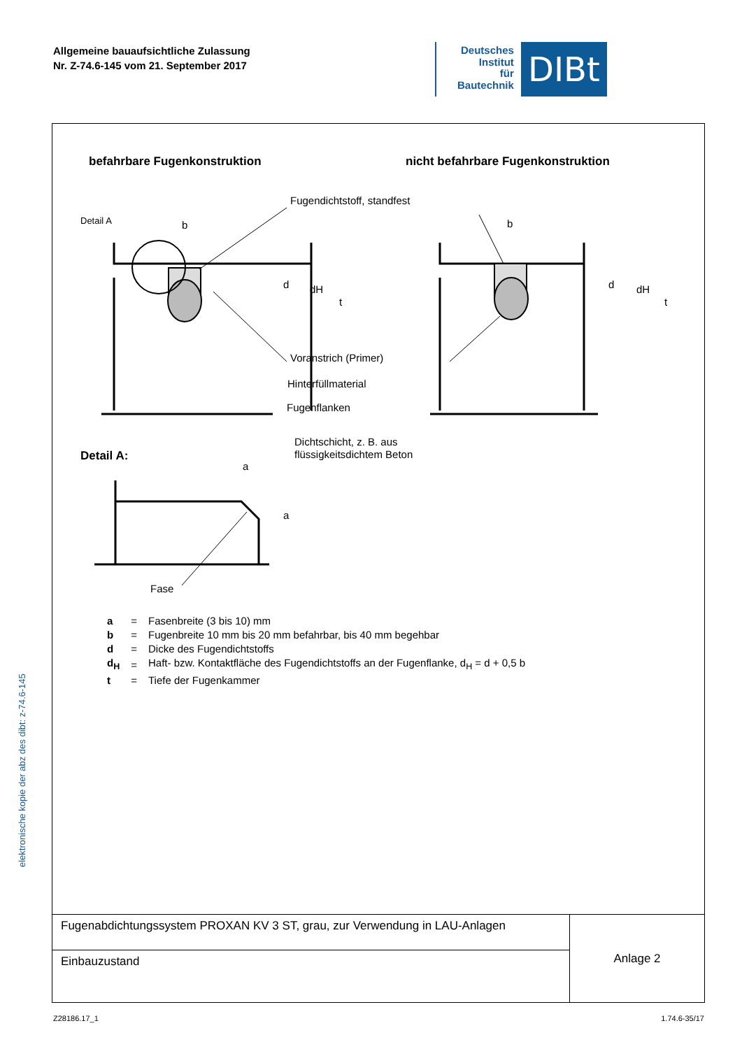Allgemeine bauaufsichtliche Zulassung
Nr. Z-74.6-145 vom 21. September 2017
Deutsches
Institut
für
Bautechnik
DIBt
elektronische kopie der abz des dibt: z-74.6-145
befahrbare Fugenkonstruktion
nicht befahrbare Fugenkonstruktion
Fugendichtstoff, standfest
Detail A
b
b
d
dH
t
d
dH
t
Voranstrich (Primer)
Hinterfüllmaterial
Fugenflanken
Dichtschicht, z. B. aus
flüssigkeitsdichtem Beton
Detail A:
a
a
Fase
| a | = | Fasenbreite (3 bis 10) mm |
| b | = | Fugenbreite 10 mm bis 20 mm befahrbar, bis 40 mm begehbar |
| d | = | Dicke des Fugendichtstoffs |
| d<sub>H</sub> | = | Haft- bzw. Kontaktfläche des Fugendichtstoffs an der Fugenflanke, d<sub>H</sub> = d + 0,5 b |
| t | = | Tiefe der Fugenkammer |
| Fugenabdichtungssystem PROXAN KV 3 ST, grau, zur Verwendung in LAU-Anlagen | Anlage 2 |
| Einbauzustand | |
Z28186.17_1 1.74.6-35/17